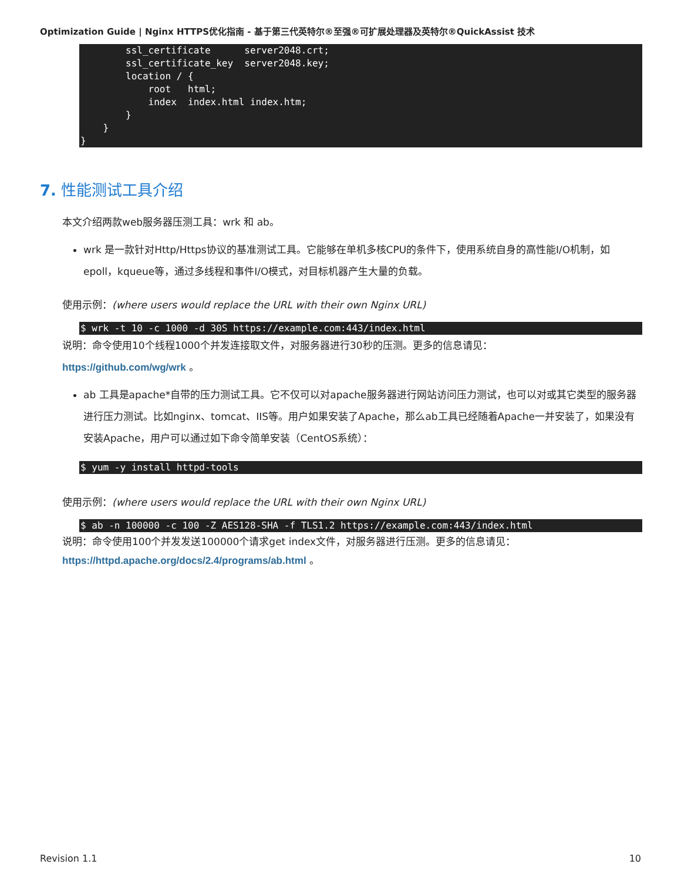Optimization Guide | Nginx HTTPS优化指南 - 基于第三代英特尔®至强®可扩展处理器及英特尔®QuickAssist 技术
        ssl_certificate      server2048.crt;
        ssl_certificate_key  server2048.key;
        location / {
            root   html;
            index  index.html index.htm;
        }
    }
}
7. 性能测试工具介绍
本文介绍两款web服务器压测工具：wrk 和 ab。
wrk 是一款针对Http/Https协议的基准测试工具。它能够在单机多核CPU的条件下，使用系统自身的高性能I/O机制，如epoll，kqueue等，通过多线程和事件I/O模式，对目标机器产生大量的负载。
使用示例：(where users would replace the URL with their own Nginx URL)
$ wrk -t 10 -c 1000 -d 30S https://example.com:443/index.html
说明：命令使用10个线程1000个并发连接取文件，对服务器进行30秒的压测。更多的信息请见：
https://github.com/wg/wrk 。
ab 工具是apache*自带的压力测试工具。它不仅可以对apache服务器进行网站访问压力测试，也可以对或其它类型的服务器进行压力测试。比如nginx、tomcat、IIS等。用户如果安装了Apache，那么ab工具已经随着Apache一并安装了，如果没有安装Apache，用户可以通过如下命令简单安装（CentOS系统）：
$ yum -y install httpd-tools
使用示例：(where users would replace the URL with their own Nginx URL)
$ ab -n 100000 -c 100 -Z AES128-SHA -f TLS1.2 https://example.com:443/index.html
说明：命令使用100个并发发送100000个请求get index文件，对服务器进行压测。更多的信息请见：
https://httpd.apache.org/docs/2.4/programs/ab.html 。
Revision 1.1 10